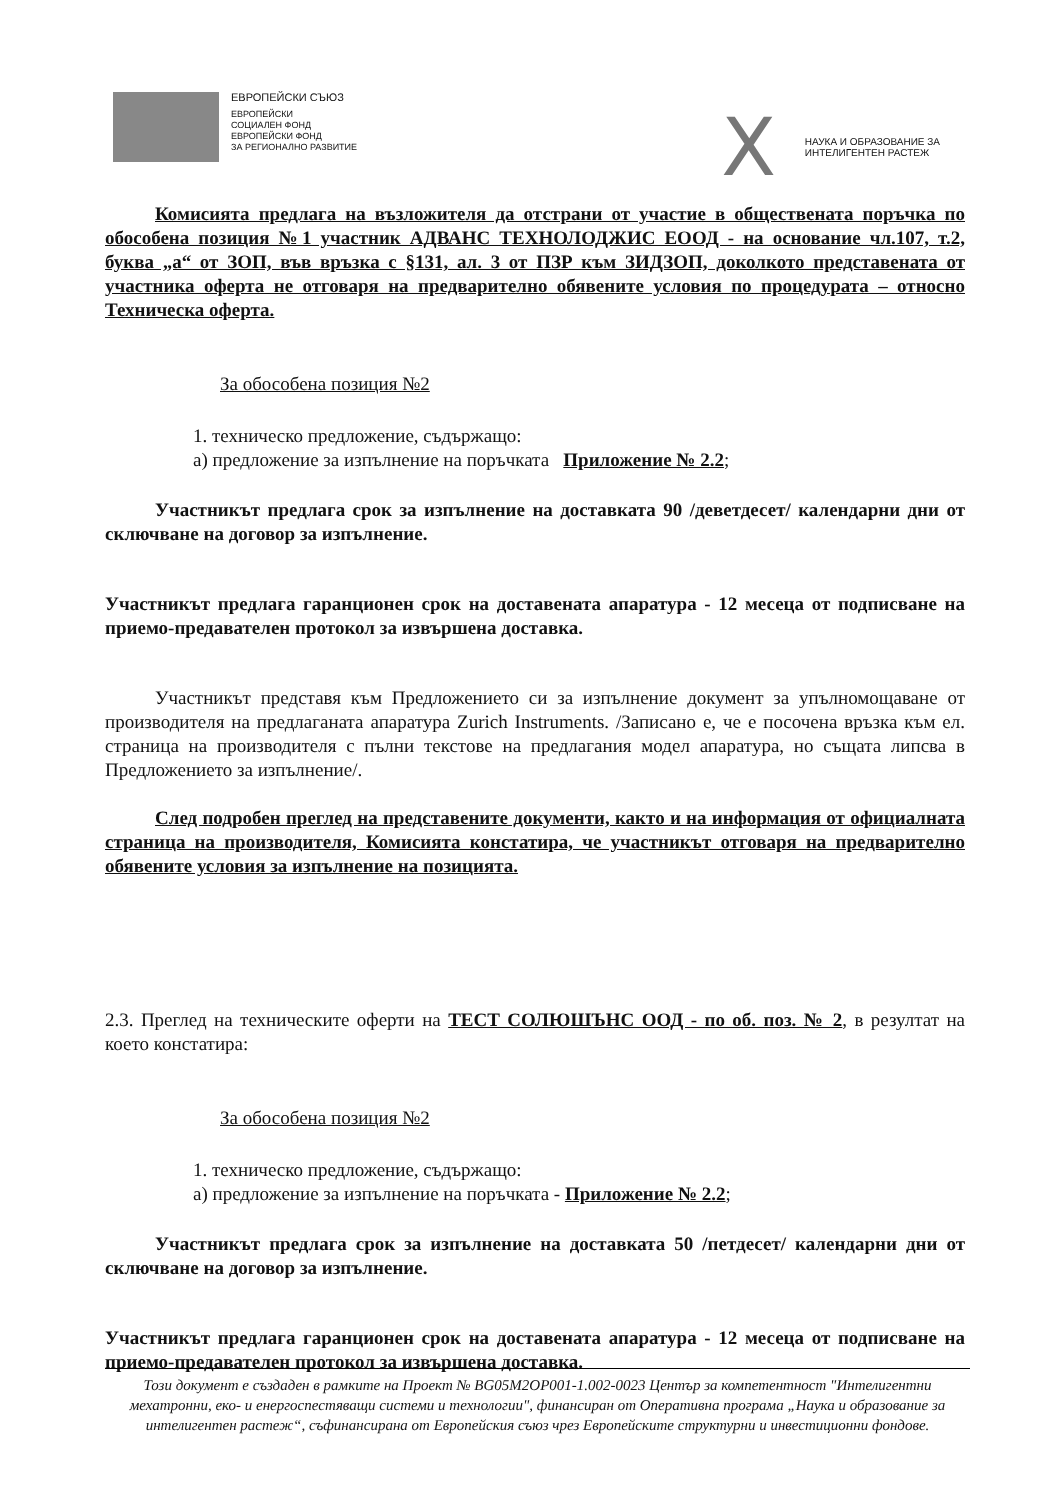ЕВРОПЕЙСКИ СЪЮЗ
ЕВРОПЕЙСКИ
СОЦИАЛЕН ФОНД
ЕВРОПЕЙСКИ ФОНД
ЗА РЕГИОНАЛНО РАЗВИТИЕ
X
НАУКА И ОБРАЗОВАНИЕ ЗА
ИНТЕЛИГЕНТЕН РАСТЕЖ
Комисията предлага на възложителя да отстрани от участие в обществената поръчка по обособена позиция №1 участник АДВАНС ТЕХНОЛОДЖИС ЕООД - на основание чл.107, т.2, буква „а“ от ЗОП, във връзка с §131, ал. 3 от ПЗР към ЗИДЗОП, доколкото представената от участника оферта не отговаря на предварително обявените условия по процедурата – относно Техническа оферта.
За обособена позиция №2
1. техническо предложение, съдържащо:
а) предложение за изпълнение на поръчката Приложение № 2.2;
Участникът предлага срок за изпълнение на доставката 90 /деветдесет/ календарни дни от сключване на договор за изпълнение.
Участникът предлага гаранционен срок на доставената апаратура - 12 месеца от подписване на приемо-предавателен протокол за извършена доставка.
Участникът представя към Предложението си за изпълнение документ за упълномощаване от производителя на предлаганата апаратура Zurich Instruments. /Записано е, че е посочена връзка към ел. страница на производителя с пълни текстове на предлагания модел апаратура, но същата липсва в Предложението за изпълнение/.
След подробен преглед на представените документи, както и на информация от официалната страница на производителя, Комисията констатира, че участникът отговаря на предварително обявените условия за изпълнение на позицията.
2.3. Преглед на техническите оферти на ТЕСТ СОЛЮШЪНС ООД - по об. поз. № 2, в резултат на което констатира:
За обособена позиция №2
1. техническо предложение, съдържащо:
а) предложение за изпълнение на поръчката - Приложение № 2.2;
Участникът предлага срок за изпълнение на доставката 50 /петдесет/ календарни дни от сключване на договор за изпълнение.
Участникът предлага гаранционен срок на доставената апаратура - 12 месеца от подписване на приемо-предавателен протокол за извършена доставка.
Този документ е създаден в рамките на Проект № BG05M2OP001-1.002-0023 Център за компетентност "Интелигентни мехатронни, еко- и енергоспестяващи системи и технологии", финансиран от Оперативна програма „Наука и образование за интелигентен растеж“, съфинансирана от Европейския съюз чрез Европейските структурни и инвестиционни фондове.